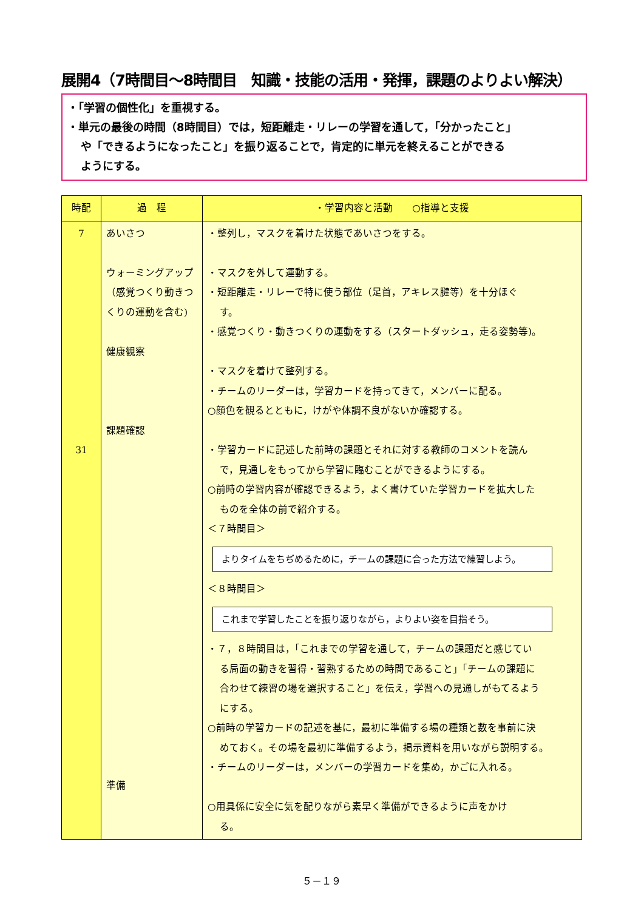展開4（7時間目～8時間目　知識・技能の活用・発揮，課題のよりよい解決）
・「学習の個性化」を重視する。
・単元の最後の時間（8時間目）では，短距離走・リレーの学習を通して，「分かったこと」
や「できるようになったこと」を振り返ることで，肯定的に単元を終えることができる
ようにする。
| 時配 | 過 程 | ・学習内容と活動 ○指導と支援 |
| --- | --- | --- |
| 7 31 | あいさつ ウォーミングアップ（感覚つくり動きつくりの運動を含む) 健康観察 課題確認 準備 | ・整列し，マスクを着けた状態であいさつをする。 ・マスクを外して運動する。 ・短距離走・リレーで特に使う部位（足首，アキレス腱等）を十分ほぐ す。 ・感覚つくり・動きつくりの運動をする（スタートダッシュ，走る姿勢等)。 ・マスクを着けて整列する。 ・チームのリーダーは，学習カードを持ってきて，メンバーに配る。 ○顔色を観るとともに，けがや体調不良がないか確認する。 ・学習カードに記述した前時の課題とそれに対する教師のコメントを読ん で，見通しをもってから学習に臨むことができるようにする。 ○前時の学習内容が確認できるよう，よく書けていた学習カードを拡大した ものを全体の前で紹介する。 ＜７時間目＞ よりタイムをちぢめるために，チームの課題に合った方法で練習しよう。 ＜８時間目＞ これまで学習したことを振り返りながら，よりよい姿を目指そう。 ・７，８時間目は，「これまでの学習を通して，チームの課題だと感じてい る局面の動きを習得・習熟するための時間であること」「チームの課題に 合わせて練習の場を選択すること」を伝え，学習への見通しがもてるよう にする。 ○前時の学習カードの記述を基に，最初に準備する場の種類と数を事前に決 めておく。その場を最初に準備するよう，掲示資料を用いながら説明する。 ・チームのリーダーは，メンバーの学習カードを集め，かごに入れる。 ○用具係に安全に気を配りながら素早く準備ができるように声をかけ る。 |
５－１９